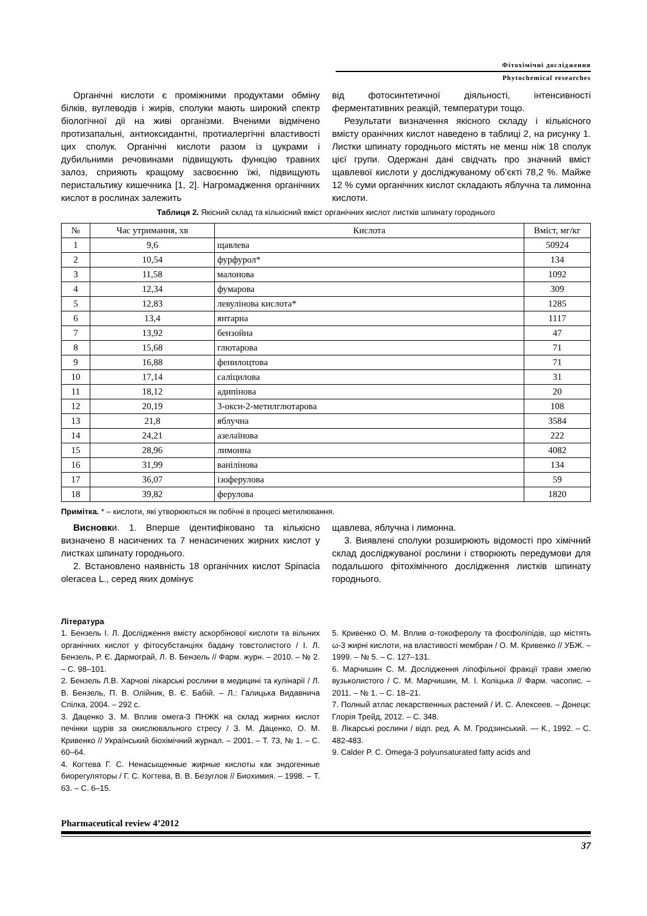Фітохімічні дослідження
Phytochemical researches
Органічні кислоти є проміжними продуктами обміну білків, вуглеводів і жирів, сполуки мають широкий спектр біологічної дії на живі організми. Вченими відмічено протизапальні, антиоксидантні, протиалергічні властивості цих сполук. Органічні кислоти разом із цукрами і дубильними речовинами підвищують функцію травних залоз, сприяють кращому засвоєнню їжі, підвищують перистальтику кишечника [1, 2]. Нагромадження органічних кислот в рослинах залежить
від фотосинтетичної діяльності, інтенсивності ферментативних реакцій, температури тощо.
Результати визначення якісного складу і кількісного вмісту оранічних кислот наведено в таблиці 2, на рисунку 1. Листки шпинату городнього містять не менш ніж 18 сполук цієї групи. Одержані дані свідчать про значний вміст щавлевої кислоти у досліджуваному об’єкті 78,2 %. Майже 12 % суми органічних кислот складають яблучна та лимонна кислоти.
Таблиця 2. Якісний склад та кількісний вміст органічних кислот листків шпинату городнього
| № | Час утримання, хв | Кислота | Вміст, мг/кг |
| --- | --- | --- | --- |
| 1 | 9,6 | щавлева | 50924 |
| 2 | 10,54 | фурфурол* | 134 |
| 3 | 11,58 | малонова | 1092 |
| 4 | 12,34 | фумарова | 309 |
| 5 | 12,83 | левулінова кислота* | 1285 |
| 6 | 13,4 | янтарна | 1117 |
| 7 | 13,92 | бензойна | 47 |
| 8 | 15,68 | глютарова | 71 |
| 9 | 16,88 | фенилоцтова | 71 |
| 10 | 17,14 | саліцилова | 31 |
| 11 | 18,12 | адипінова | 20 |
| 12 | 20,19 | 3-окси-2-метилглютарова | 108 |
| 13 | 21,8 | яблучна | 3584 |
| 14 | 24,21 | азелаїнова | 222 |
| 15 | 28,96 | лимонна | 4082 |
| 16 | 31,99 | ванілінова | 134 |
| 17 | 36,07 | ізоферулова | 59 |
| 18 | 39,82 | ферулова | 1820 |
Примітка. * – кислоти, які утворюються як побічні в процесі метилювання.
Висновки. 1. Вперше ідентифіковано та кількісно визначено 8 насичених та 7 ненасичених жирних кислот у листках шпинату городнього.
2. Встановлено наявність 18 органічних кислот Spinacia oleracea L., серед яких домінує
щавлева, яблучна і лимонна.
3. Виявлені сполуки розширюють відомості про хімічний склад досліджуваної рослини і створюють передумови для подальшого фітохімічного дослідження листків шпинату городнього.
Література
1. Бензель І. Л. Дослідження вмісту аскорбінової кислоти та вільних органічних кислот у фітосубстанціях бадану товстолистого / І. Л. Бензель, Р. Є. Дармограй, Л. В. Бензель // Фарм. журн. – 2010. – № 2. – С. 98–101.
2. Бензель Л.В. Харчові лікарські рослини в медицині та кулінарії / Л. В. Бензель, П. В. Олійник, В. Є. Бабій. – Л.: Галицька Видавнича Спілка, 2004. – 292 с.
3. Даценко З. М. Вплив омега-3 ПНЖК на склад жирних кислот печінки щурів за окислювального стресу / З. М. Даценко, О. М. Кривенко // Український біохімічний журнал. – 2001. – Т. 73, № 1. – С. 60–64.
4. Когтева Г. С. Ненасыщенные жирные кислоты как эндогенные биорегуляторы / Г. С. Когтева, В. В. Безуглов // Биохимия. – 1998. – Т. 63. – С. 6–15.
5. Кривенко О. М. Вплив α-токоферолу та фосфоліпідів, що містять ω-3 жирні кислоти, на властивості мембран / О. М. Кривенко // УБЖ. – 1999. – № 5. – С. 127–131.
6. Марчишин С. М. Дослідження ліпофільної фракції трави хмелю вузьколистого / С. М. Марчишин, М. І. Коліцька // Фарм. часопис. – 2011. – № 1. – С. 18–21.
7. Полный атлас лекарственных растений / И. С. Алексеев. – Донецк: Глорія Трейд, 2012. – С. 348.
8. Лікарські рослини / відп. ред. А. М. Гродзинський. — К., 1992. – С. 482-483.
9. Calder P. C. Omega-3 polyunsaturated fatty acids and
Pharmaceutical review 4’2012
37